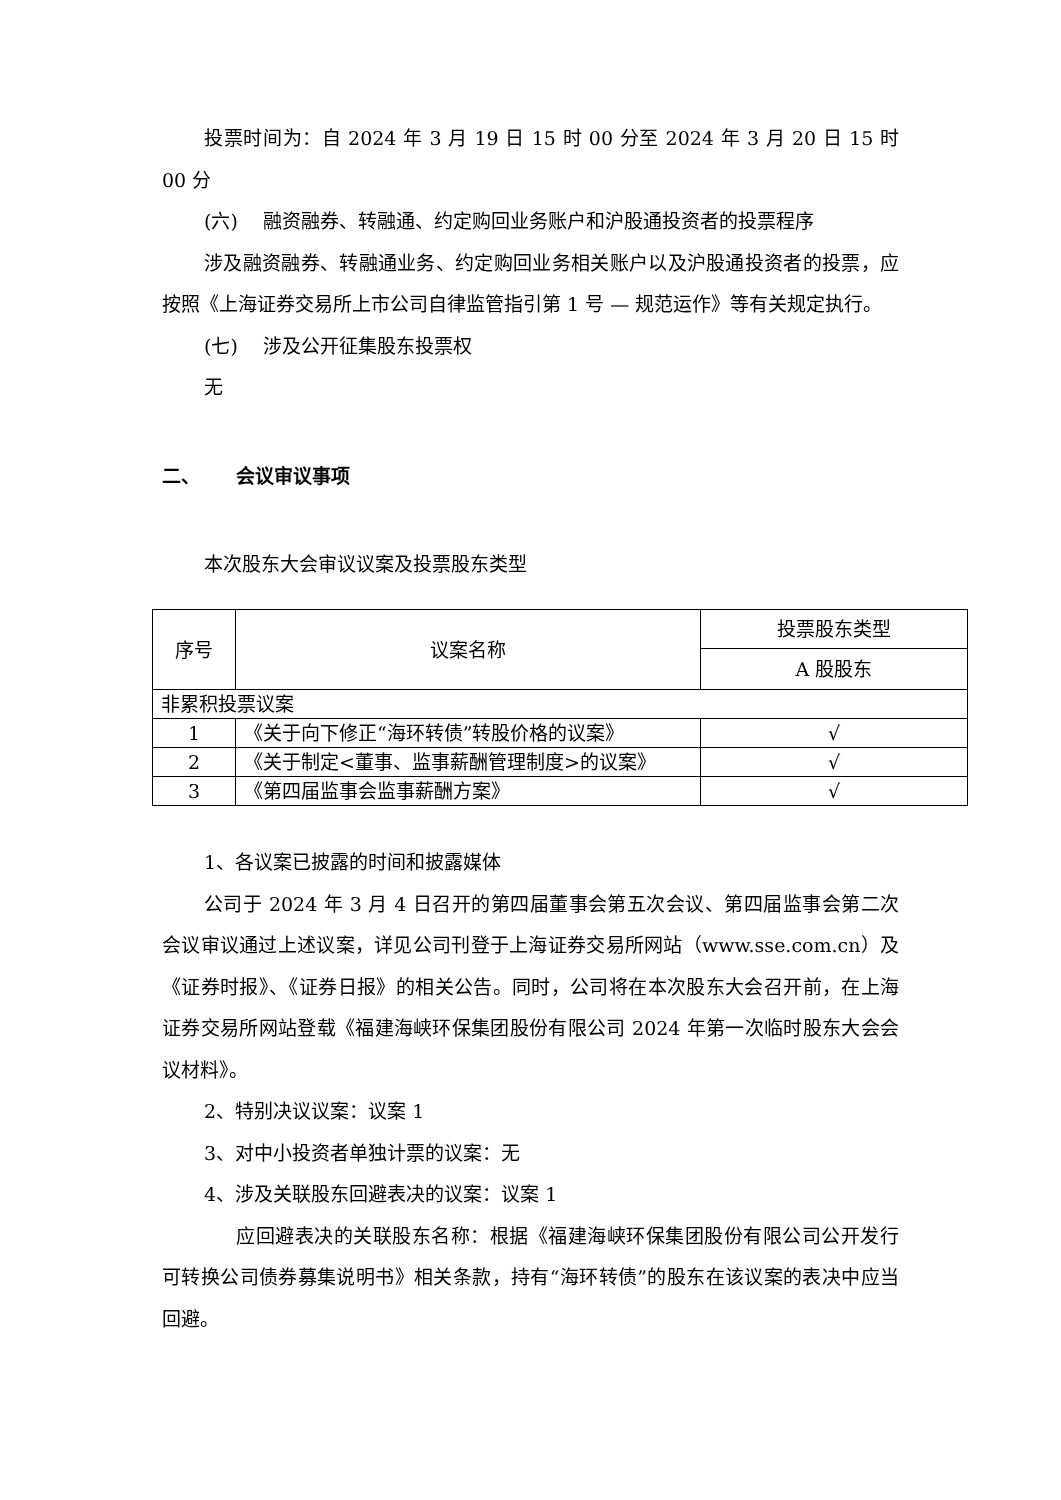投票时间为：自 2024 年 3 月 19 日 15 时 00 分至 2024 年 3 月 20 日 15 时 00 分
(六)　 融资融券、转融通、约定购回业务账户和沪股通投资者的投票程序
涉及融资融券、转融通业务、约定购回业务相关账户以及沪股通投资者的投票，应按照《上海证券交易所上市公司自律监管指引第 1 号 — 规范运作》等有关规定执行。
(七)　 涉及公开征集股东投票权
无
二、　 　会议审议事项
本次股东大会审议议案及投票股东类型
| 序号 | 议案名称 | 投票股东类型 |
| --- | --- | --- |
| | | A 股股东 |
| 非累积投票议案 | | |
| 1 | 《关于向下修正“海环转债”转股价格的议案》 | √ |
| 2 | 《关于制定<董事、监事薪酬管理制度>的议案》 | √ |
| 3 | 《第四届监事会监事薪酬方案》 | √ |
1、各议案已披露的时间和披露媒体
公司于 2024 年 3 月 4 日召开的第四届董事会第五次会议、第四届监事会第二次会议审议通过上述议案，详见公司刊登于上海证券交易所网站（www.sse.com.cn）及《证券时报》、《证券日报》的相关公告。同时，公司将在本次股东大会召开前，在上海证券交易所网站登载《福建海峡环保集团股份有限公司 2024 年第一次临时股东大会会议材料》。
2、特别决议议案：议案 1
3、对中小投资者单独计票的议案：无
4、涉及关联股东回避表决的议案：议案 1
应回避表决的关联股东名称：根据《福建海峡环保集团股份有限公司公开发行可转换公司债券募集说明书》相关条款，持有“海环转债”的股东在该议案的表决中应当回避。